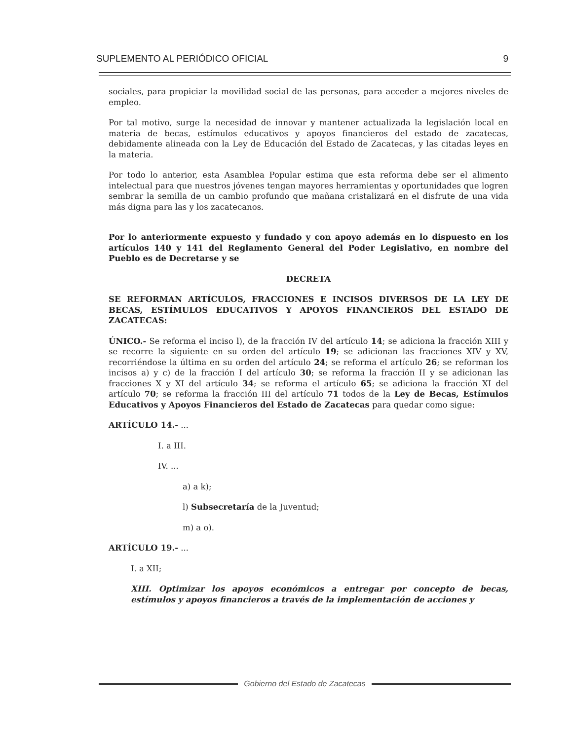SUPLEMENTO AL PERIÓDICO OFICIAL 9
sociales, para propiciar la movilidad social de las personas, para acceder a mejores niveles de empleo.
Por tal motivo, surge la necesidad de innovar y mantener actualizada la legislación local en materia de becas, estímulos educativos y apoyos financieros del estado de zacatecas, debidamente alineada con la Ley de Educación del Estado de Zacatecas, y las citadas leyes en la materia.
Por todo lo anterior, esta Asamblea Popular estima que esta reforma debe ser el alimento intelectual para que nuestros jóvenes tengan mayores herramientas y oportunidades que logren sembrar la semilla de un cambio profundo que mañana cristalizará en el disfrute de una vida más digna para las y los zacatecanos.
Por lo anteriormente expuesto y fundado y con apoyo además en lo dispuesto en los artículos 140 y 141 del Reglamento General del Poder Legislativo, en nombre del Pueblo es de Decretarse y se
DECRETA
SE REFORMAN ARTÍCULOS, FRACCIONES E INCISOS DIVERSOS DE LA LEY DE BECAS, ESTÍMULOS EDUCATIVOS Y APOYOS FINANCIEROS DEL ESTADO DE ZACATECAS:
ÚNICO.- Se reforma el inciso l), de la fracción IV del artículo 14; se adiciona la fracción XIII y se recorre la siguiente en su orden del artículo 19; se adicionan las fracciones XIV y XV, recorriéndose la última en su orden del artículo 24; se reforma el artículo 26; se reforman los incisos a) y c) de la fracción I del artículo 30; se reforma la fracción II y se adicionan las fracciones X y XI del artículo 34; se reforma el artículo 65; se adiciona la fracción XI del artículo 70; se reforma la fracción III del artículo 71 todos de la Ley de Becas, Estímulos Educativos y Apoyos Financieros del Estado de Zacatecas para quedar como sigue:
ARTÍCULO 14.- ...
I. a III.
IV. ...
a) a k);
l) Subsecretaría de la Juventud;
m) a o).
ARTÍCULO 19.- ...
I. a XII;
XIII. Optimizar los apoyos económicos a entregar por concepto de becas, estímulos y apoyos financieros a través de la implementación de acciones y
Gobierno del Estado de Zacatecas